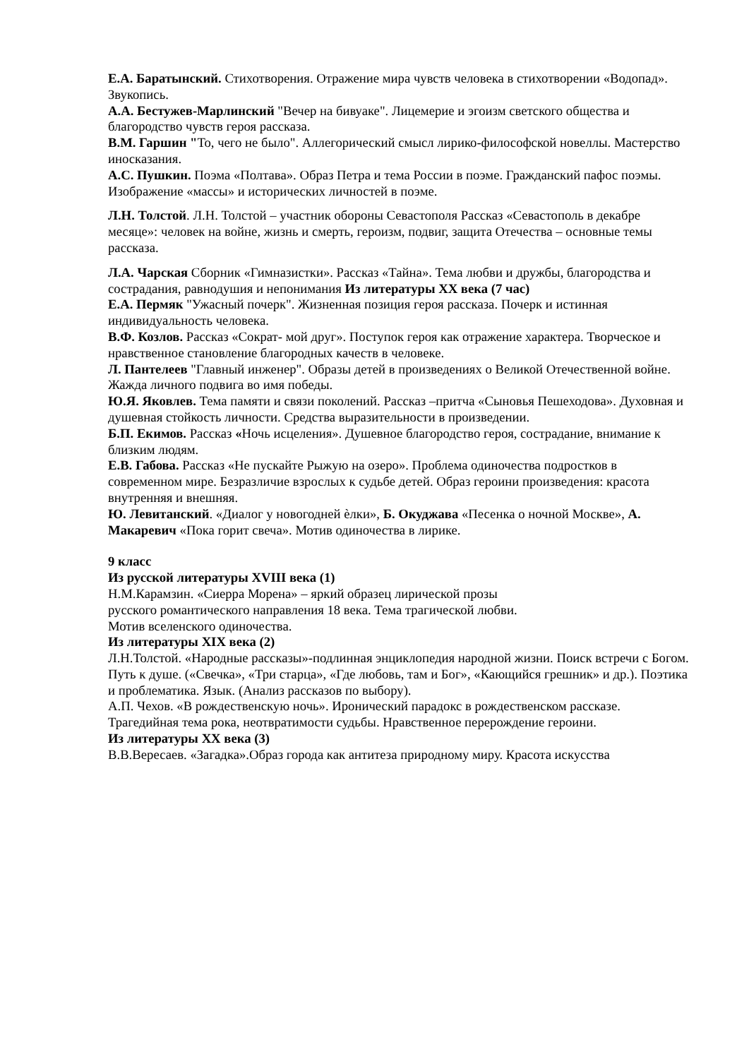Е.А. Баратынский. Стихотворения. Отражение мира чувств человека в стихотворении «Водопад». Звукопись.
А.А. Бестужев-Марлинский "Вечер на бивуаке". Лицемерие и эгоизм светского общества и благородство чувств героя рассказа.
В.М. Гаршин "То, чего не было". Аллегорический смысл лирико-философской новеллы. Мастерство иносказания.
А.С. Пушкин. Поэма «Полтава». Образ Петра и тема России в поэме. Гражданский пафос поэмы. Изображение «массы» и исторических личностей в поэме.
Л.Н. Толстой. Л.Н. Толстой – участник обороны Севастополя Рассказ «Севастополь в декабре месяце»: человек на войне, жизнь и смерть, героизм, подвиг, защита Отечества – основные темы рассказа.
Л.А. Чарская Сборник «Гимназистки». Рассказ «Тайна». Тема любви и дружбы, благородства и сострадания, равнодушия и непонимания Из литературы XX века (7 час)
Е.А. Пермяк "Ужасный почерк". Жизненная позиция героя рассказа. Почерк и истинная индивидуальность человека.
В.Ф. Козлов. Рассказ «Сократ- мой друг». Поступок героя как отражение характера. Творческое и нравственное становление благородных качеств в человеке.
Л. Пантелеев "Главный инженер". Образы детей в произведениях о Великой Отечественной войне. Жажда личного подвига во имя победы.
Ю.Я. Яковлев. Тема памяти и связи поколений. Рассказ –притча «Сыновья Пешеходова». Духовная и душевная стойкость личности. Средства выразительности в произведении.
Б.П. Екимов. Рассказ «Ночь исцеления». Душевное благородство героя, сострадание, внимание к близким людям.
Е.В. Габова. Рассказ «Не пускайте Рыжую на озеро». Проблема одиночества подростков в современном мире. Безразличие взрослых к судьбе детей. Образ героини произведения: красота внутренняя и внешняя.
Ю. Левитанский. «Диалог у новогодней ѐлки», Б. Окуджава «Песенка о ночной Москве», А. Макаревич «Пока горит свеча». Мотив одиночества в лирике.
9 класс
Из русской литературы XVIII века (1)
Н.М.Карамзин. «Сиерра Морена» – яркий образец лирической прозы
русского романтического направления 18 века. Тема трагической любви.
Мотив вселенского одиночества.
Из литературы XIX века (2)
Л.Н.Толстой. «Народные рассказы»-подлинная энциклопедия народной жизни. Поиск встречи с Богом. Путь к душе. («Свечка», «Три старца», «Где любовь, там и Бог», «Кающийся грешник» и др.). Поэтика и проблематика. Язык. (Анализ рассказов по выбору).
А.П. Чехов. «В рождественскую ночь». Иронический парадокс в рождественском рассказе. Трагедийная тема рока, неотвратимости судьбы. Нравственное перерождение героини.
Из литературы XX века (3)
В.В.Вересаев. «Загадка».Образ города как антитеза природному миру. Красота искусства